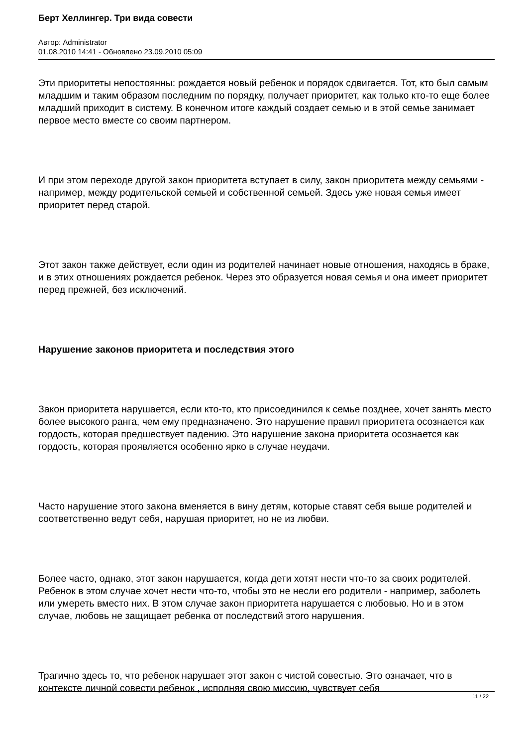Берт Хеллингер. Три вида совести
Автор: Administrator
01.08.2010 14:41 - Обновлено 23.09.2010 05:09
Эти приоритеты непостоянны: рождается новый ребенок и порядок сдвигается. Тот, кто был самым младшим и таким образом последним по порядку, получает приоритет, как только кто-то еще более младший приходит в систему. В конечном итоге каждый создает семью и в этой семье занимает первое место вместе со своим партнером.
И при этом переходе другой закон приоритета вступает в силу, закон приоритета между семьями - например, между родительской семьей и собственной семьей. Здесь уже новая семья имеет приоритет перед старой.
Этот закон также действует, если один из родителей начинает новые отношения, находясь в браке, и в этих отношениях рождается ребенок. Через это образуется новая семья и она имеет приоритет перед прежней, без исключений.
Нарушение законов приоритета и последствия этого
Закон приоритета нарушается, если кто-то, кто присоединился к семье позднее, хочет занять место более высокого ранга, чем ему предназначено. Это нарушение правил приоритета осознается как гордость, которая предшествует падению. Это нарушение закона приоритета осознается как гордость, которая проявляется особенно ярко в случае неудачи.
Часто нарушение этого закона вменяется в вину детям, которые ставят себя выше родителей и соответственно ведут себя, нарушая приоритет, но не из любви.
Более часто, однако, этот закон нарушается, когда дети хотят нести что-то за своих родителей. Ребенок в этом случае хочет нести что-то, чтобы это не несли его родители - например, заболеть или умереть вместо них. В этом случае закон приоритета нарушается с любовью. Но и в этом случае, любовь не защищает ребенка от последствий этого нарушения.
Трагично здесь то, что ребенок нарушает этот закон с чистой совестью. Это означает, что в контексте личной совести ребенок , исполняя свою миссию, чувствует себя
11 / 22